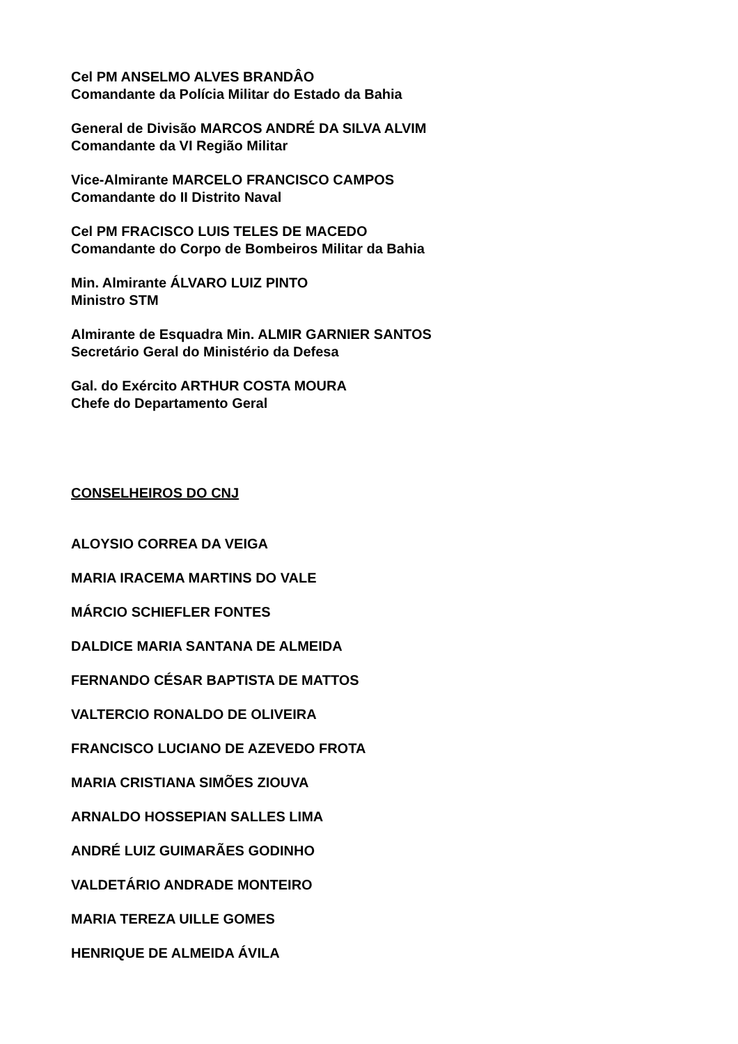Cel PM ANSELMO ALVES BRANDÂO
Comandante da Polícia Militar do Estado da Bahia
General de Divisão MARCOS ANDRÉ DA SILVA ALVIM
Comandante da VI Região Militar
Vice-Almirante MARCELO FRANCISCO CAMPOS
Comandante do II Distrito Naval
Cel PM FRACISCO LUIS TELES DE MACEDO
Comandante do Corpo de Bombeiros Militar da Bahia
Min. Almirante ÁLVARO LUIZ PINTO
Ministro STM
Almirante de Esquadra Min. ALMIR GARNIER SANTOS
Secretário Geral do Ministério da Defesa
Gal. do Exército ARTHUR COSTA MOURA
Chefe do Departamento Geral
CONSELHEIROS DO CNJ
ALOYSIO CORREA DA VEIGA
MARIA IRACEMA MARTINS DO VALE
MÁRCIO SCHIEFLER FONTES
DALDICE MARIA SANTANA DE ALMEIDA
FERNANDO CÉSAR BAPTISTA DE MATTOS
VALTERCIO RONALDO DE OLIVEIRA
FRANCISCO LUCIANO DE AZEVEDO FROTA
MARIA CRISTIANA SIMÕES ZIOUVA
ARNALDO HOSSEPIAN SALLES LIMA
ANDRÉ LUIZ GUIMARÃES GODINHO
VALDETÁRIO ANDRADE MONTEIRO
MARIA TEREZA UILLE GOMES
HENRIQUE DE ALMEIDA ÁVILA